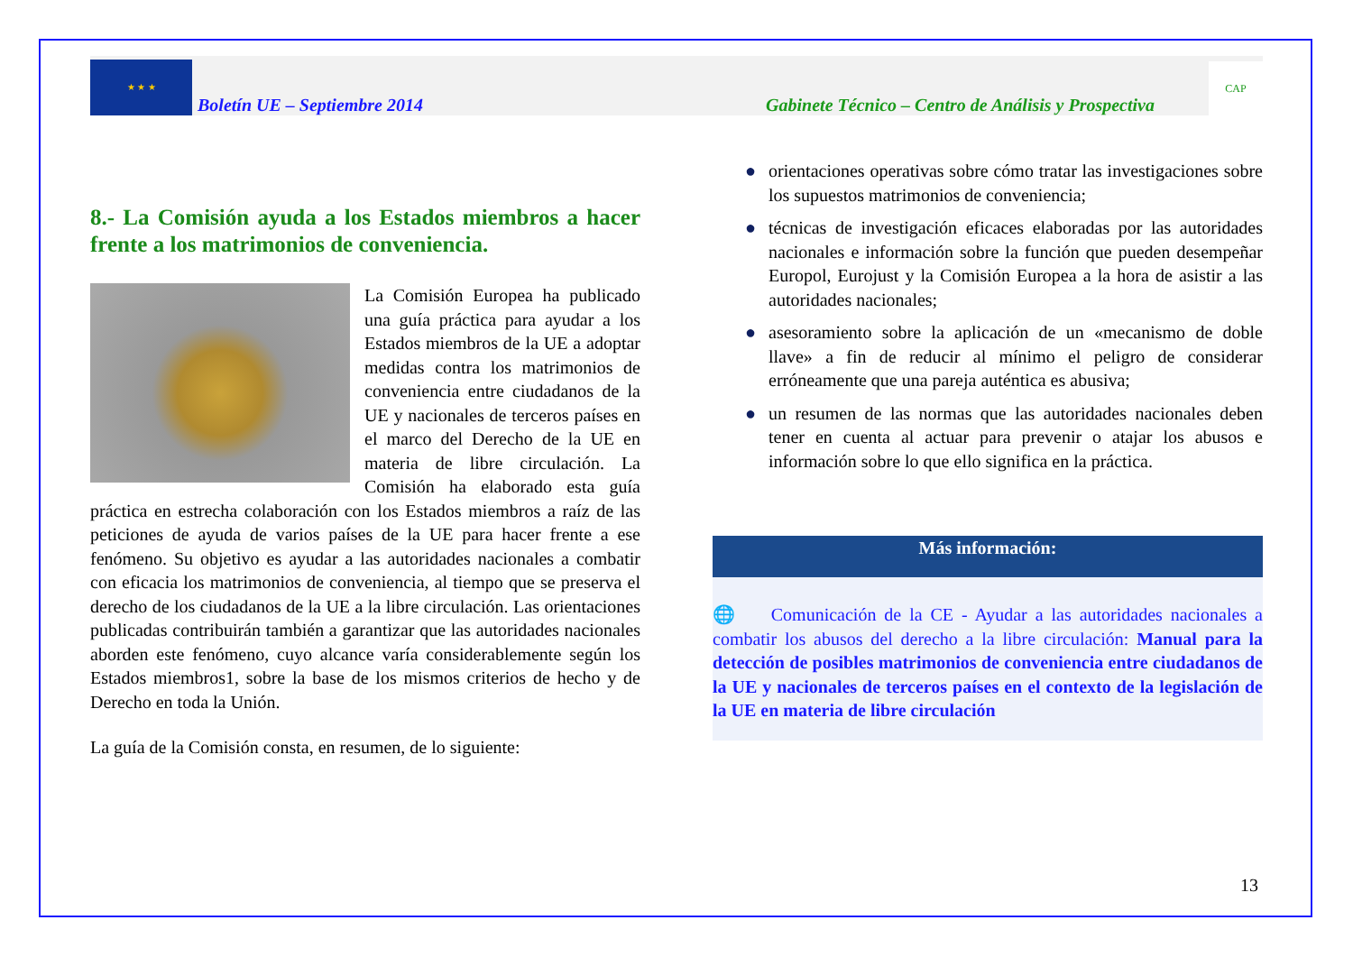★ ★ ★
Boletín UE – Septiembre 2014
Gabinete Técnico – Centro de Análisis y Prospectiva
CAP
8.- La Comisión ayuda a los Estados miembros a hacer frente a los matrimonios de conveniencia.
La Comisión Europea ha publicado una guía práctica para ayudar a los Estados miembros de la UE a adoptar medidas contra los matrimonios de conveniencia entre ciudadanos de la UE y nacionales de terceros países en el marco del Derecho de la UE en materia de libre circulación. La Comisión ha elaborado esta guía práctica en estrecha colaboración con los Estados miembros a raíz de las peticiones de ayuda de varios países de la UE para hacer frente a ese fenómeno. Su objetivo es ayudar a las autoridades nacionales a combatir con eficacia los matrimonios de conveniencia, al tiempo que se preserva el derecho de los ciudadanos de la UE a la libre circulación. Las orientaciones publicadas contribuirán también a garantizar que las autoridades nacionales aborden este fenómeno, cuyo alcance varía considerablemente según los Estados miembros1, sobre la base de los mismos criterios de hecho y de Derecho en toda la Unión.
La guía de la Comisión consta, en resumen, de lo siguiente:
● orientaciones operativas sobre cómo tratar las investigaciones sobre los supuestos matrimonios de conveniencia;
● técnicas de investigación eficaces elaboradas por las autoridades nacionales e información sobre la función que pueden desempeñar Europol, Eurojust y la Comisión Europea a la hora de asistir a las autoridades nacionales;
● asesoramiento sobre la aplicación de un «mecanismo de doble llave» a fin de reducir al mínimo el peligro de considerar erróneamente que una pareja auténtica es abusiva;
● un resumen de las normas que las autoridades nacionales deben tener en cuenta al actuar para prevenir o atajar los abusos e información sobre lo que ello significa en la práctica.
Más información:
🌐 Comunicación de la CE - Ayudar a las autoridades nacionales a combatir los abusos del derecho a la libre circulación: Manual para la detección de posibles matrimonios de conveniencia entre ciudadanos de la UE y nacionales de terceros países en el contexto de la legislación de la UE en materia de libre circulación
13